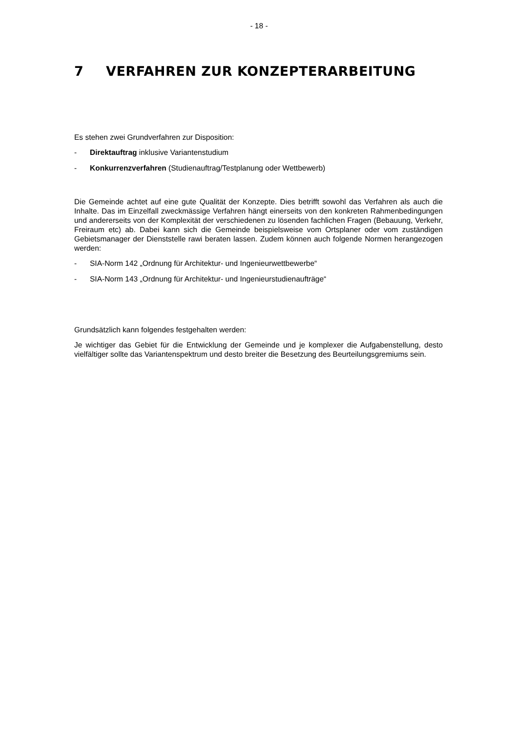- 18 -
7 VERFAHREN ZUR KONZEPTERARBEITUNG
Es stehen zwei Grundverfahren zur Disposition:
- Direktauftrag inklusive Variantenstudium
- Konkurrenzverfahren (Studienauftrag/Testplanung oder Wettbewerb)
Die Gemeinde achtet auf eine gute Qualität der Konzepte. Dies betrifft sowohl das Verfahren als auch die Inhalte. Das im Einzelfall zweckmässige Verfahren hängt einerseits von den konkreten Rahmenbedingungen und andererseits von der Komplexität der verschiedenen zu lösenden fachlichen Fragen (Bebauung, Verkehr, Freiraum etc) ab. Dabei kann sich die Gemeinde beispielsweise vom Ortsplaner oder vom zuständigen Gebietsmanager der Dienststelle rawi beraten lassen. Zudem können auch folgende Normen herangezogen werden:
- SIA-Norm 142 „Ordnung für Architektur- und Ingenieurwettbewerbe“
- SIA-Norm 143 „Ordnung für Architektur- und Ingenieurstudienaufträge“
Grundsätzlich kann folgendes festgehalten werden:
Je wichtiger das Gebiet für die Entwicklung der Gemeinde und je komplexer die Aufgabenstellung, desto vielfältiger sollte das Variantenspektrum und desto breiter die Besetzung des Beurteilungsgremiums sein.